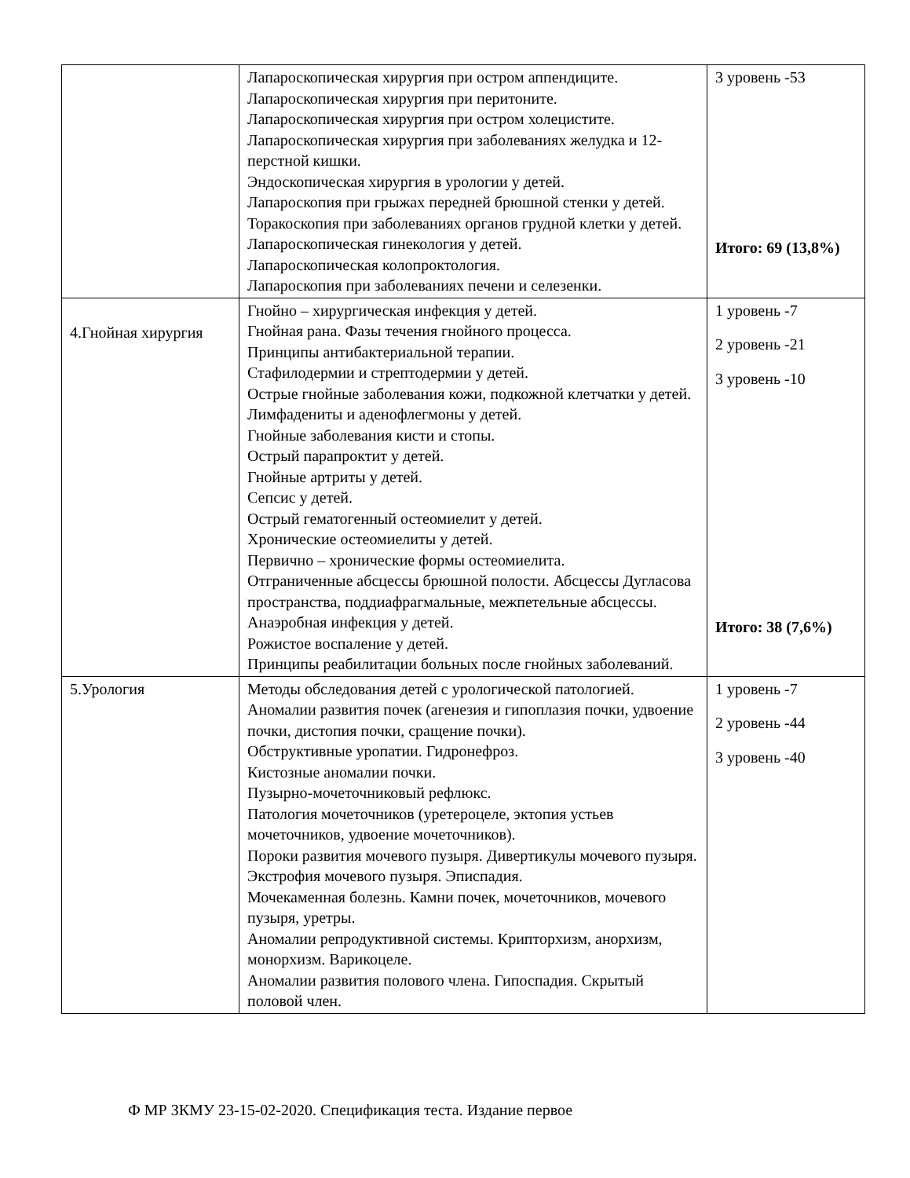| | Лапароскопическая хирургия при остром аппендиците. Лапароскопическая хирургия при перитоните. Лапароскопическая хирургия при остром холецистите. Лапароскопическая хирургия при заболеваниях желудка и 12-перстной кишки. Эндоскопическая хирургия в урологии у детей. Лапароскопия при грыжах передней брюшной стенки у детей. Торакоскопия при заболеваниях органов грудной клетки у детей. Лапароскопическая гинекология у детей. Лапароскопическая колопроктология. Лапароскопия при заболеваниях печени и селезенки. | 3 уровень -53 Итого: 69 (13,8%) |
| 4.Гнойная хирургия | Гнойно – хирургическая инфекция у детей. Гнойная рана. Фазы течения гнойного процесса. Принципы антибактериальной терапии. Стафилодермии и стрептодермии у детей. Острые гнойные заболевания кожи, подкожной клетчатки у детей. Лимфадениты и аденофлегмоны у детей. Гнойные заболевания кисти и стопы. Острый парапроктит у детей. Гнойные артриты у детей. Сепсис у детей. Острый гематогенный остеомиелит у детей. Хронические остеомиелиты у детей. Первично – хронические формы остеомиелита. Отграниченные абсцессы брюшной полости. Абсцессы Дугласова пространства, поддиафрагмальные, межпетельные абсцессы. Анаэробная инфекция у детей. Рожистое воспаление у детей. Принципы реабилитации больных после гнойных заболеваний. | 1 уровень -7 2 уровень -21 3 уровень -10 Итого: 38 (7,6%) |
| 5.Урология | Методы обследования детей с урологической патологией. Аномалии развития почек (агенезия и гипоплазия почки, удвоение почки, дистопия почки, сращение почки). Обструктивные уропатии. Гидронефроз. Кистозные аномалии почки. Пузырно-мочеточниковый рефлюкс. Патология мочеточников (уретероцеле, эктопия устьев мочеточников, удвоение мочеточников). Пороки развития мочевого пузыря. Дивертикулы мочевого пузыря. Экстрофия мочевого пузыря. Эписпадия. Мочекаменная болезнь. Камни почек, мочеточников, мочевого пузыря, уретры. Аномалии репродуктивной системы. Крипторхизм, анорхизм, монорхизм. Варикоцеле. Аномалии развития полового члена. Гипоспадия. Скрытый половой член. | 1 уровень -7 2 уровень -44 3 уровень -40 |
Ф МР ЗКМУ 23-15-02-2020. Спецификация теста. Издание первое